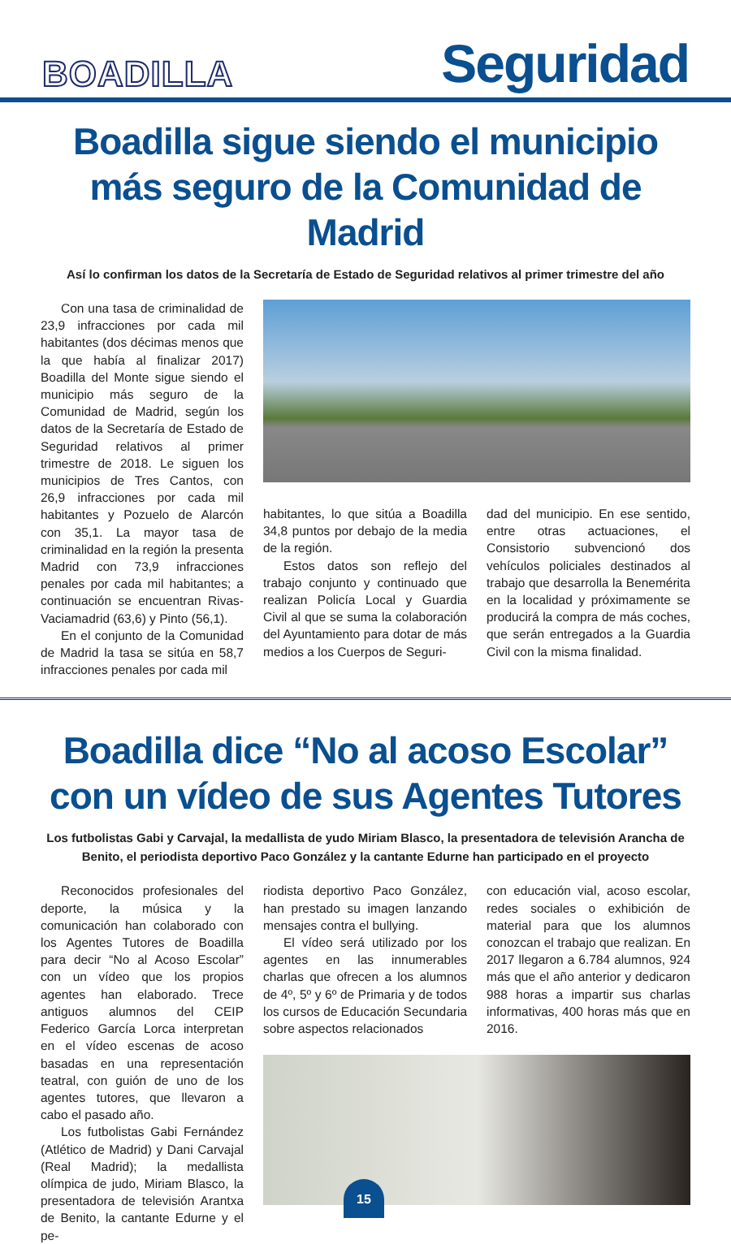BOADILLA
Seguridad
Boadilla sigue siendo el municipio más seguro de la Comunidad de Madrid
Así lo confirman los datos de la Secretaría de Estado de Seguridad relativos al primer trimestre del año
Con una tasa de criminalidad de 23,9 infracciones por cada mil habitantes (dos décimas menos que la que había al finalizar 2017) Boadilla del Monte sigue siendo el municipio más seguro de la Comunidad de Madrid, según los datos de la Secretaría de Estado de Seguridad relativos al primer trimestre de 2018. Le siguen los municipios de Tres Cantos, con 26,9 infracciones por cada mil habitantes y Pozuelo de Alarcón con 35,1. La mayor tasa de criminalidad en la región la presenta Madrid con 73,9 infracciones penales por cada mil habitantes; a continuación se encuentran Rivas-Vaciamadrid (63,6) y Pinto (56,1).
En el conjunto de la Comunidad de Madrid la tasa se sitúa en 58,7 infracciones penales por cada mil
habitantes, lo que sitúa a Boadilla 34,8 puntos por debajo de la media de la región.
Estos datos son reflejo del trabajo conjunto y continuado que realizan Policía Local y Guardia Civil al que se suma la colaboración del Ayuntamiento para dotar de más medios a los Cuerpos de Seguri-
dad del municipio. En ese sentido, entre otras actuaciones, el Consistorio subvencionó dos vehículos policiales destinados al trabajo que desarrolla la Benemérita en la localidad y próximamente se producirá la compra de más coches, que serán entregados a la Guardia Civil con la misma finalidad.
Boadilla dice “No al acoso Escolar” con un vídeo de sus Agentes Tutores
Los futbolistas Gabi y Carvajal, la medallista de yudo Miriam Blasco, la presentadora de televisión Arancha de Benito, el periodista deportivo Paco González y la cantante Edurne han participado en el proyecto
Reconocidos profesionales del deporte, la música y la comunicación han colaborado con los Agentes Tutores de Boadilla para decir “No al Acoso Escolar” con un vídeo que los propios agentes han elaborado. Trece antiguos alumnos del CEIP Federico García Lorca interpretan en el vídeo escenas de acoso basadas en una representación teatral, con guión de uno de los agentes tutores, que llevaron a cabo el pasado año.
Los futbolistas Gabi Fernández (Atlético de Madrid) y Dani Carvajal (Real Madrid); la medallista olímpica de judo, Miriam Blasco, la presentadora de televisión Arantxa de Benito, la cantante Edurne y el pe-
riodista deportivo Paco González, han prestado su imagen lanzando mensajes contra el bullying.
El vídeo será utilizado por los agentes en las innumerables charlas que ofrecen a los alumnos de 4º, 5º y 6º de Primaria y de todos los cursos de Educación Secundaria sobre aspectos relacionados
con educación vial, acoso escolar, redes sociales o exhibición de material para que los alumnos conozcan el trabajo que realizan. En 2017 llegaron a 6.784 alumnos, 924 más que el año anterior y dedicaron 988 horas a impartir sus charlas informativas, 400 horas más que en 2016.
15